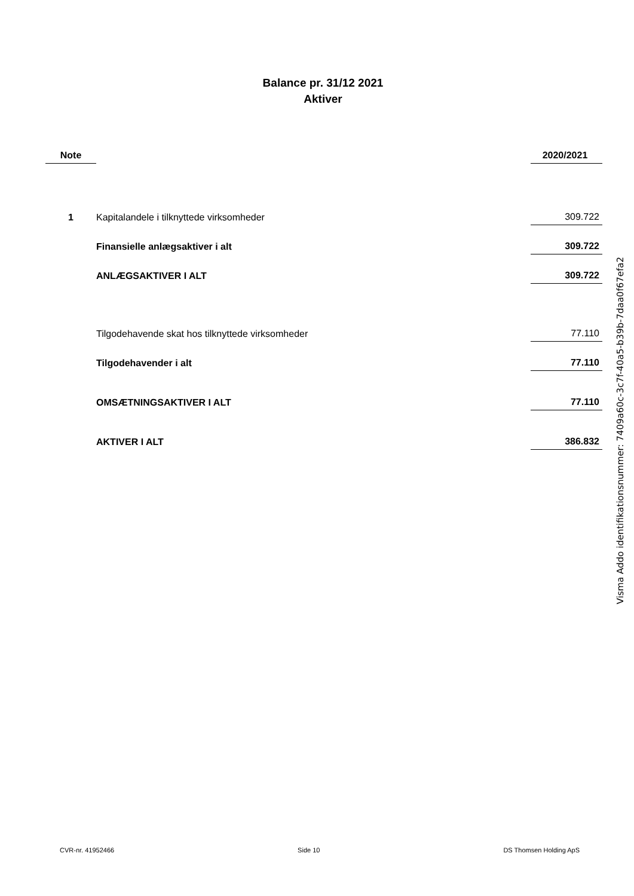Balance pr. 31/12 2021
Aktiver
| Note | | 2020/2021 |
| --- | --- | --- |
| 1 | Kapitalandele i tilknyttede virksomheder | 309.722 |
| | Finansielle anlægsaktiver i alt | 309.722 |
| | ANLÆGSAKTIVER I ALT | 309.722 |
| | Tilgodehavende skat hos tilknyttede virksomheder | 77.110 |
| | Tilgodehavender i alt | 77.110 |
| | OMSÆTNINGSAKTIVER I ALT | 77.110 |
| | AKTIVER I ALT | 386.832 |
Visma Addo identifikationsnummer: 7409a60c-3c7f-40a5-b39b-7daa0f67efa2
CVR-nr. 41952466 Side 10 DS Thomsen Holding ApS